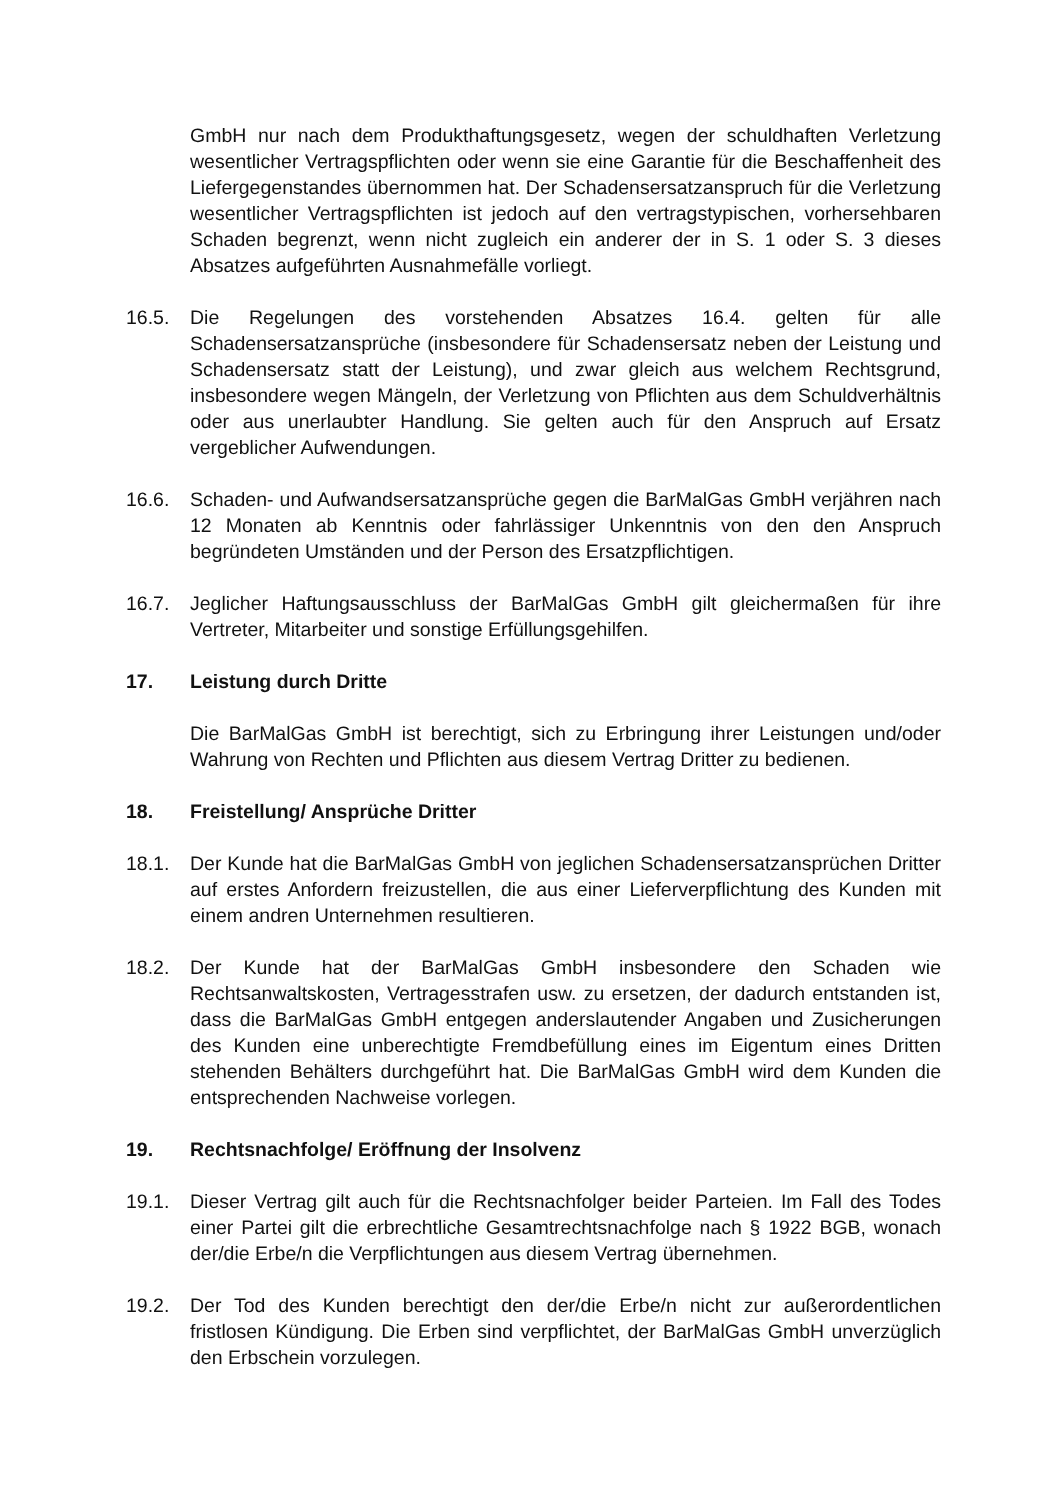GmbH nur nach dem Produkthaftungsgesetz, wegen der schuldhaften Verletzung wesentlicher Vertragspflichten oder wenn sie eine Garantie für die Beschaffenheit des Liefergegenstandes übernommen hat. Der Schadensersatzanspruch für die Verletzung wesentlicher Vertragspflichten ist jedoch auf den vertragstypischen, vorhersehbaren Schaden begrenzt, wenn nicht zugleich ein anderer der in S. 1 oder S. 3 dieses Absatzes aufgeführten Ausnahmefälle vorliegt.
16.5. Die Regelungen des vorstehenden Absatzes 16.4. gelten für alle Schadensersatzansprüche (insbesondere für Schadensersatz neben der Leistung und Schadensersatz statt der Leistung), und zwar gleich aus welchem Rechtsgrund, insbesondere wegen Mängeln, der Verletzung von Pflichten aus dem Schuldverhältnis oder aus unerlaubter Handlung. Sie gelten auch für den Anspruch auf Ersatz vergeblicher Aufwendungen.
16.6. Schaden- und Aufwandsersatzansprüche gegen die BarMalGas GmbH verjähren nach 12 Monaten ab Kenntnis oder fahrlässiger Unkenntnis von den den Anspruch begründeten Umständen und der Person des Ersatzpflichtigen.
16.7. Jeglicher Haftungsausschluss der BarMalGas GmbH gilt gleichermaßen für ihre Vertreter, Mitarbeiter und sonstige Erfüllungsgehilfen.
17. Leistung durch Dritte
Die BarMalGas GmbH ist berechtigt, sich zu Erbringung ihrer Leistungen und/oder Wahrung von Rechten und Pflichten aus diesem Vertrag Dritter zu bedienen.
18. Freistellung/ Ansprüche Dritter
18.1. Der Kunde hat die BarMalGas GmbH von jeglichen Schadensersatzansprüchen Dritter auf erstes Anfordern freizustellen, die aus einer Lieferverpflichtung des Kunden mit einem andren Unternehmen resultieren.
18.2. Der Kunde hat der BarMalGas GmbH insbesondere den Schaden wie Rechtsanwaltskosten, Vertragesstrafen usw. zu ersetzen, der dadurch entstanden ist, dass die BarMalGas GmbH entgegen anderslautender Angaben und Zusicherungen des Kunden eine unberechtigte Fremdbefüllung eines im Eigentum eines Dritten stehenden Behälters durchgeführt hat. Die BarMalGas GmbH wird dem Kunden die entsprechenden Nachweise vorlegen.
19. Rechtsnachfolge/ Eröffnung der Insolvenz
19.1. Dieser Vertrag gilt auch für die Rechtsnachfolger beider Parteien. Im Fall des Todes einer Partei gilt die erbrechtliche Gesamtrechtsnachfolge nach § 1922 BGB, wonach der/die Erbe/n die Verpflichtungen aus diesem Vertrag übernehmen.
19.2. Der Tod des Kunden berechtigt den der/die Erbe/n nicht zur außerordentlichen fristlosen Kündigung. Die Erben sind verpflichtet, der BarMalGas GmbH unverzüglich den Erbschein vorzulegen.